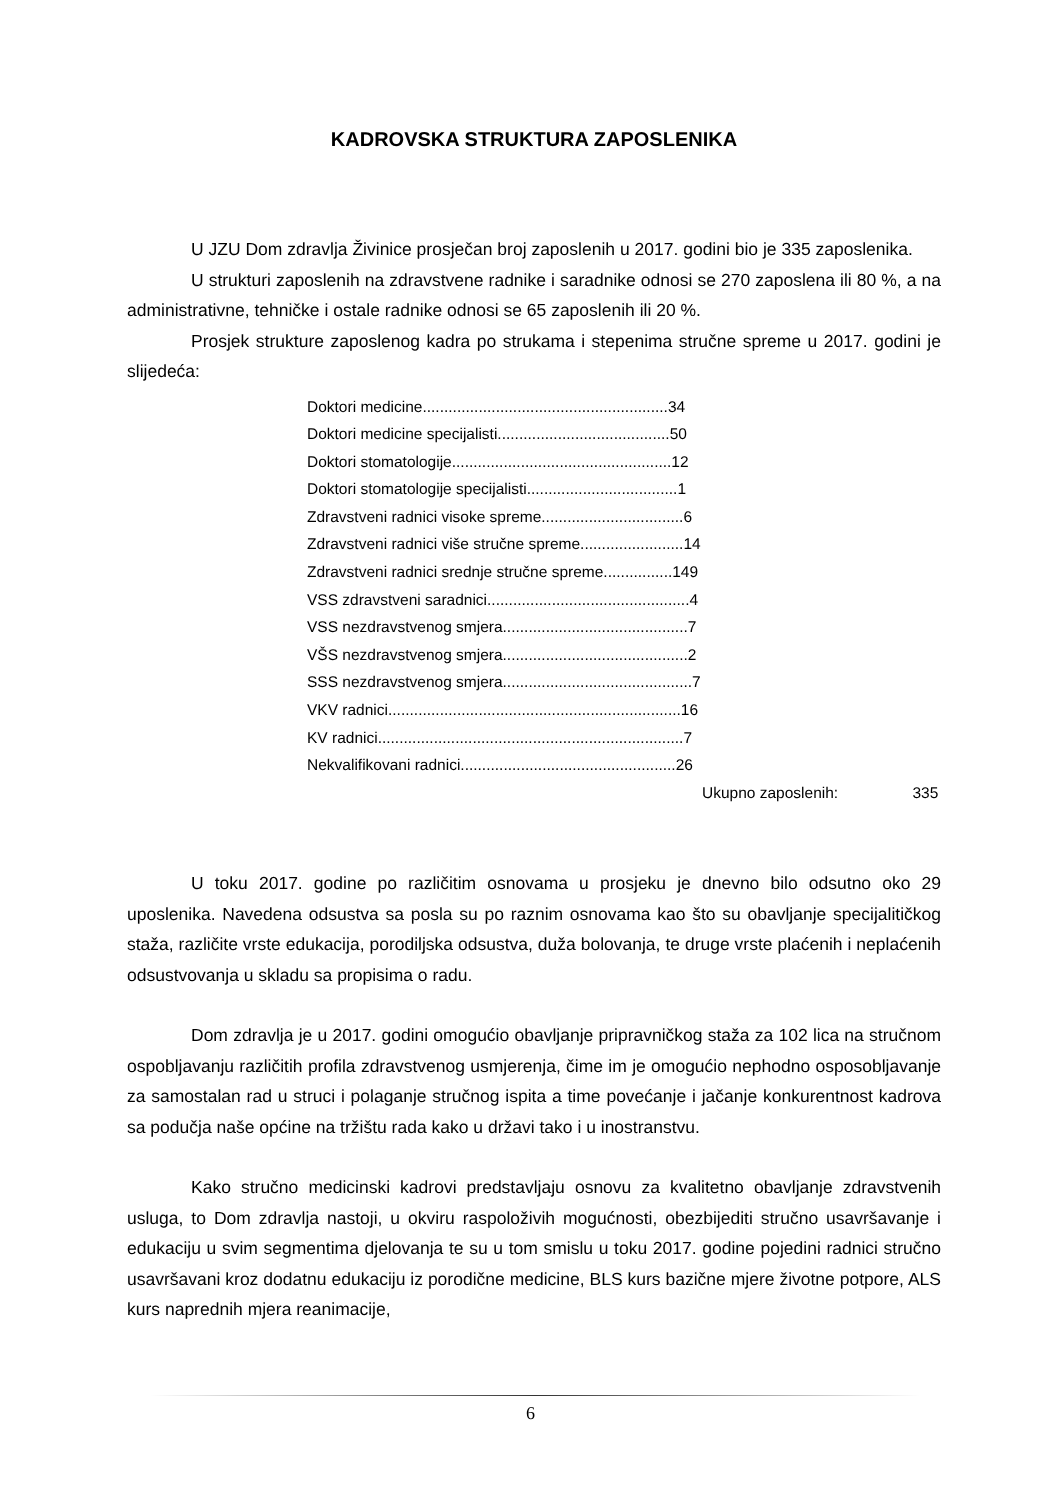KADROVSKA STRUKTURA ZAPOSLENIKA
U JZU Dom zdravlja Živinice prosječan broj zaposlenih u 2017. godini bio je 335 zaposlenika.
U strukturi zaposlenih na zdravstvene radnike i saradnike odnosi se 270 zaposlena ili 80 %, a na administrativne, tehničke i ostale radnike odnosi se 65 zaposlenih ili 20 %.
Prosjek strukture zaposlenog kadra po strukama i stepenima stručne spreme u 2017. godini je slijedeća:
Doktori medicine.........................................................34
Doktori medicine specijalisti........................................50
Doktori stomatologije...................................................12
Doktori stomatologije specijalisti...................................1
Zdravstveni radnici visoke spreme.................................6
Zdravstveni radnici više stručne spreme........................14
Zdravstveni radnici srednje stručne spreme................149
VSS zdravstveni saradnici...............................................4
VSS nezdravstvenog smjera...........................................7
VŠS nezdravstvenog smjera...........................................2
SSS nezdravstvenog smjera............................................7
VKV radnici....................................................................16
KV radnici.......................................................................7
Nekvalifikovani radnici..................................................26
Ukupno zaposlenih: 335
U toku 2017. godine po različitim osnovama u prosjeku je dnevno bilo odsutno oko 29 uposlenika. Navedena odsustva sa posla su po raznim osnovama kao što su obavljanje specijalitičkog staža, različite vrste edukacija, porodiljska odsustva, duža bolovanja, te druge vrste plaćenih i neplaćenih odsustvovanja u skladu sa propisima o radu.
Dom zdravlja je u 2017. godini omogućio obavljanje pripravničkog staža za 102 lica na stručnom ospobljavanju različitih profila zdravstvenog usmjerenja, čime im je omogućio nephodno osposobljavanje za samostalan rad u struci i polaganje stručnog ispita a time povećanje i jačanje konkurentnost kadrova sa podučja naše općine na tržištu rada kako u državi tako i u inostranstvu.
Kako stručno medicinski kadrovi predstavljaju osnovu za kvalitetno obavljanje zdravstvenih usluga, to Dom zdravlja nastoji, u okviru raspoloživih mogućnosti, obezbijediti stručno usavršavanje i edukaciju u svim segmentima djelovanja te su u tom smislu u toku 2017. godine pojedini radnici stručno usavršavani kroz dodatnu edukaciju iz porodične medicine, BLS kurs bazične mjere životne potpore, ALS kurs naprednih mjera reanimacije,
6